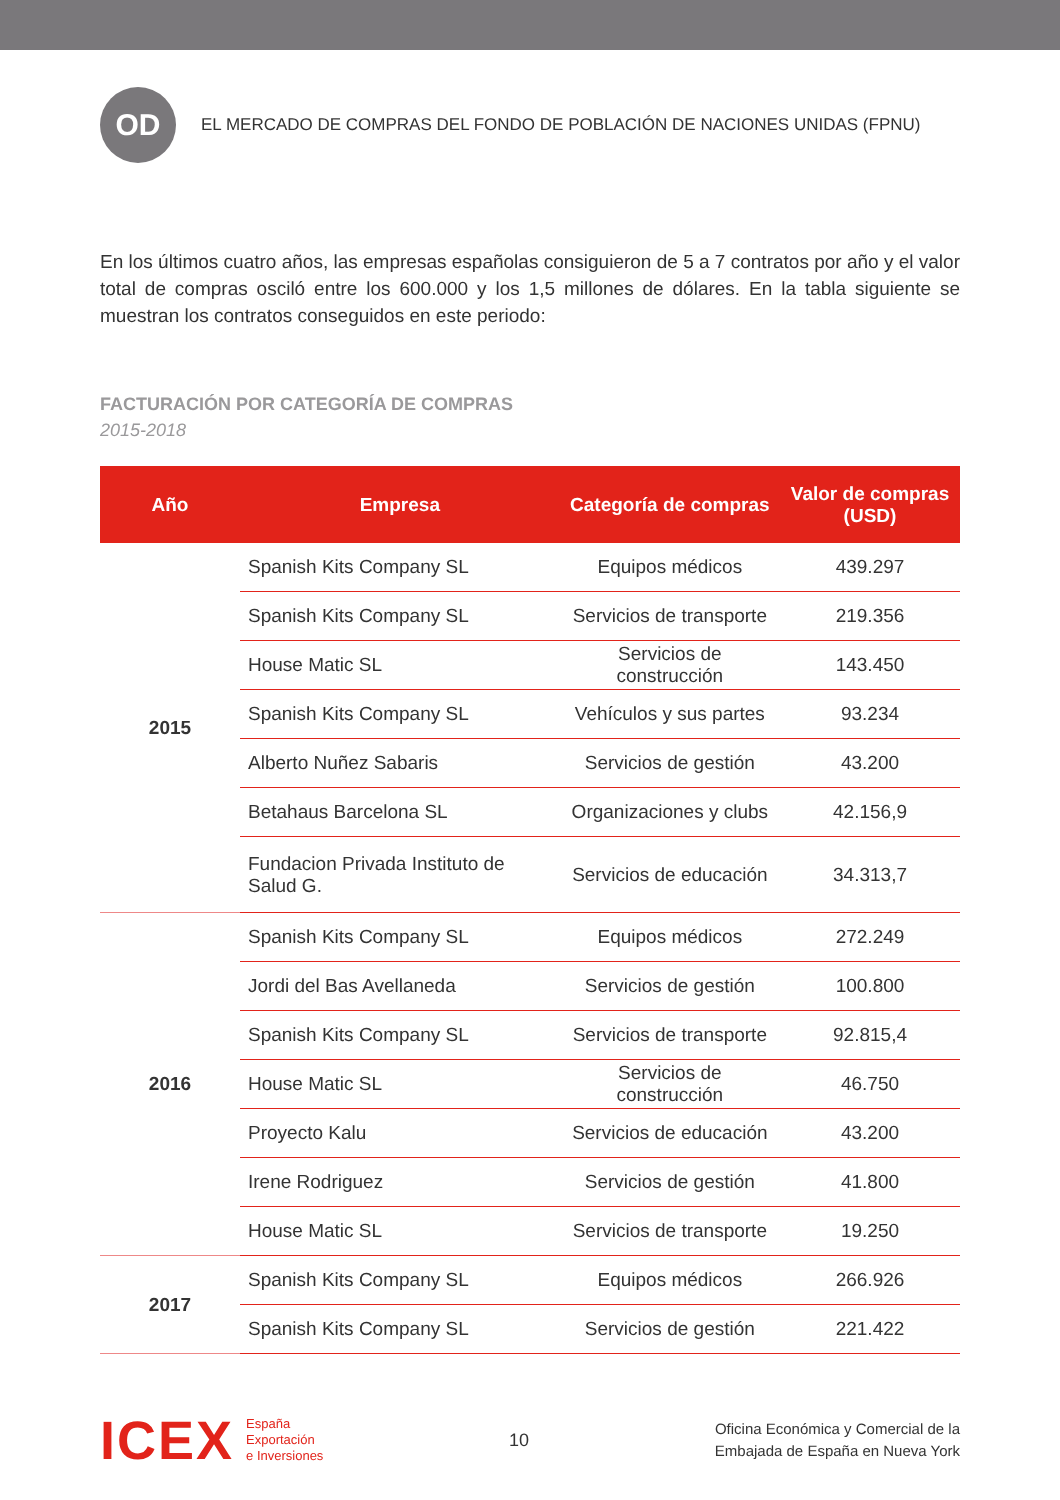OD
EL MERCADO DE COMPRAS DEL FONDO DE POBLACIÓN DE NACIONES UNIDAS (FPNU)
En los últimos cuatro años, las empresas españolas consiguieron de 5 a 7 contratos por año y el valor total de compras osciló entre los 600.000 y los 1,5 millones de dólares. En la tabla siguiente se muestran los contratos conseguidos en este periodo:
FACTURACIÓN POR CATEGORÍA DE COMPRAS
2015-2018
| Año | Empresa | Categoría de compras | Valor de compras (USD) |
| --- | --- | --- | --- |
| 2015 | Spanish Kits Company SL | Equipos médicos | 439.297 |
| | Spanish Kits Company SL | Servicios de transporte | 219.356 |
| | House Matic SL | Servicios de construcción | 143.450 |
| | Spanish Kits Company SL | Vehículos y sus partes | 93.234 |
| | Alberto Nuñez Sabaris | Servicios de gestión | 43.200 |
| | Betahaus Barcelona SL | Organizaciones y clubs | 42.156,9 |
| | Fundacion Privada Instituto de Salud G. | Servicios de educación | 34.313,7 |
| 2016 | Spanish Kits Company SL | Equipos médicos | 272.249 |
| | Jordi del Bas Avellaneda | Servicios de gestión | 100.800 |
| | Spanish Kits Company SL | Servicios de transporte | 92.815,4 |
| | House Matic SL | Servicios de construcción | 46.750 |
| | Proyecto Kalu | Servicios de educación | 43.200 |
| | Irene Rodriguez | Servicios de gestión | 41.800 |
| | House Matic SL | Servicios de transporte | 19.250 |
| 2017 | Spanish Kits Company SL | Equipos médicos | 266.926 |
| | Spanish Kits Company SL | Servicios de gestión | 221.422 |
ICEX
España
Exportación
e Inversiones
10
Oficina Económica y Comercial de la
Embajada de España en Nueva York